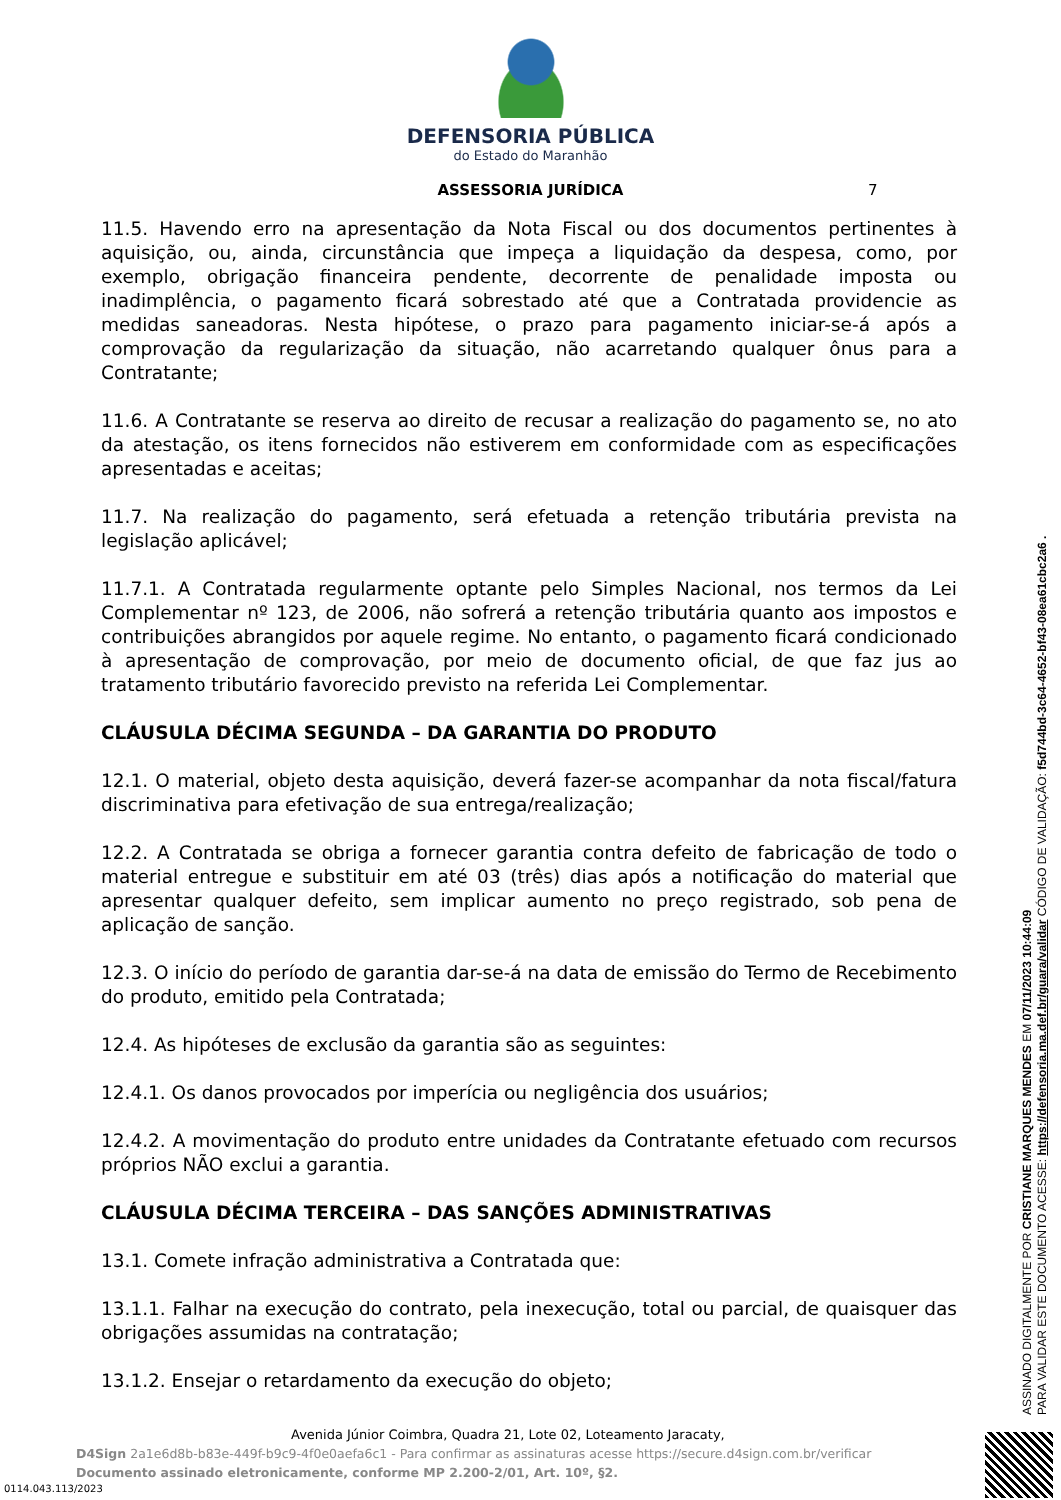DEFENSORIA PÚBLICA
do Estado do Maranhão
ASSESSORIA JURÍDICA 7
11.5. Havendo erro na apresentação da Nota Fiscal ou dos documentos pertinentes à aquisição, ou, ainda, circunstância que impeça a liquidação da despesa, como, por exemplo, obrigação financeira pendente, decorrente de penalidade imposta ou inadimplência, o pagamento ficará sobrestado até que a Contratada providencie as medidas saneadoras. Nesta hipótese, o prazo para pagamento iniciar-se-á após a comprovação da regularização da situação, não acarretando qualquer ônus para a Contratante;
11.6. A Contratante se reserva ao direito de recusar a realização do pagamento se, no ato da atestação, os itens fornecidos não estiverem em conformidade com as especificações apresentadas e aceitas;
11.7. Na realização do pagamento, será efetuada a retenção tributária prevista na legislação aplicável;
11.7.1. A Contratada regularmente optante pelo Simples Nacional, nos termos da Lei Complementar nº 123, de 2006, não sofrerá a retenção tributária quanto aos impostos e contribuições abrangidos por aquele regime. No entanto, o pagamento ficará condicionado à apresentação de comprovação, por meio de documento oficial, de que faz jus ao tratamento tributário favorecido previsto na referida Lei Complementar.
CLÁUSULA DÉCIMA SEGUNDA – DA GARANTIA DO PRODUTO
12.1. O material, objeto desta aquisição, deverá fazer-se acompanhar da nota fiscal/fatura discriminativa para efetivação de sua entrega/realização;
12.2. A Contratada se obriga a fornecer garantia contra defeito de fabricação de todo o material entregue e substituir em até 03 (três) dias após a notificação do material que apresentar qualquer defeito, sem implicar aumento no preço registrado, sob pena de aplicação de sanção.
12.3. O início do período de garantia dar-se-á na data de emissão do Termo de Recebimento do produto, emitido pela Contratada;
12.4. As hipóteses de exclusão da garantia são as seguintes:
12.4.1. Os danos provocados por imperícia ou negligência dos usuários;
12.4.2. A movimentação do produto entre unidades da Contratante efetuado com recursos próprios NÃO exclui a garantia.
CLÁUSULA DÉCIMA TERCEIRA – DAS SANÇÕES ADMINISTRATIVAS
13.1. Comete infração administrativa a Contratada que:
13.1.1. Falhar na execução do contrato, pela inexecução, total ou parcial, de quaisquer das obrigações assumidas na contratação;
13.1.2. Ensejar o retardamento da execução do objeto;
Avenida Júnior Coimbra, Quadra 21, Lote 02, Loteamento Jaracaty,
D4Sign 2a1e6d8b-b83e-449f-b9c9-4f0e0aefa6c1 - Para confirmar as assinaturas acesse https://secure.d4sign.com.br/verificar
Documento assinado eletronicamente, conforme MP 2.200-2/01, Art. 10º, §2.
0114.043.113/2023
ASSINADO DIGITALMENTE POR CRISTIANE MARQUES MENDES EM 07/11/2023 10:44:09
PARA VALIDAR ESTE DOCUMENTO ACESSE: https://defensoria.ma.def.br/guara/validar CÓDIGO DE VALIDAÇÃO: f5d744bd-3c64-4652-bf43-08ea61cbc2a6 .